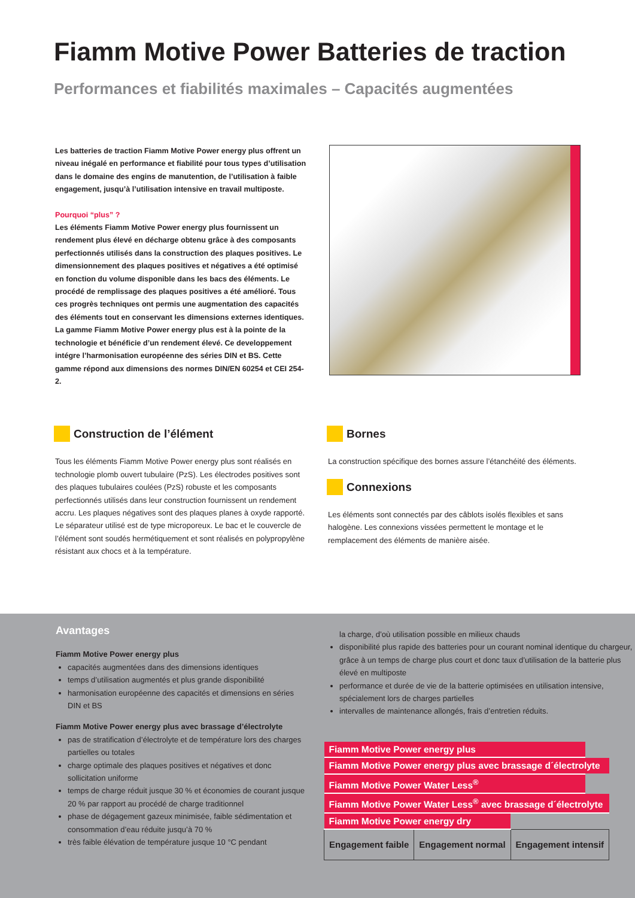Fiamm Motive Power Batteries de traction
Performances et fiabilités maximales – Capacités augmentées
Les batteries de traction Fiamm Motive Power energy plus offrent un niveau inégalé en performance et fiabilité pour tous types d’utilisation dans le domaine des engins de manutention, de l’utilisation à faible engagement, jusqu’à l’utilisation intensive en travail multiposte.
Pourquoi “plus” ?
Les éléments Fiamm Motive Power energy plus fournissent un rendement plus élevé en décharge obtenu grâce à des composants perfectionnés utilisés dans la construction des plaques positives. Le dimensionnement des plaques positives et négatives a été optimisé en fonction du volume disponible dans les bacs des éléments. Le procédé de remplissage des plaques positives a été amélioré. Tous ces progrès techniques ont permis une augmentation des capacités des éléments tout en conservant les dimensions externes identiques. La gamme Fiamm Motive Power energy plus est à la pointe de la technologie et bénéficie d’un rendement élevé. Ce developpement intégre l’harmonisation européenne des séries DIN et BS. Cette gamme répond aux dimensions des normes DIN/EN 60254 et CEI 254-2.
Construction de l’élément
Tous les éléments Fiamm Motive Power energy plus sont réalisés en technologie plomb ouvert tubulaire (PzS). Les électrodes positives sont des plaques tubulaires coulées (PzS) robuste et les composants perfectionnés utilisés dans leur construction fournissent un rendement accru. Les plaques négatives sont des plaques planes à oxyde rapporté. Le séparateur utilisé est de type microporeux. Le bac et le couvercle de l’élément sont soudés hermétiquement et sont réalisés en polypropylène résistant aux chocs et à la température.
Bornes
La construction spécifique des bornes assure l’étanchéité des éléments.
Connexions
Les éléments sont connectés par des câblots isolés flexibles et sans halogène. Les connexions vissées permettent le montage et le remplacement des éléments de manière aisée.
Avantages
Fiamm Motive Power energy plus
capacités augmentées dans des dimensions identiques
temps d’utilisation augmentés et plus grande disponibilité
harmonisation européenne des capacités et dimensions en séries DIN et BS
Fiamm Motive Power energy plus avec brassage d’électrolyte
pas de stratification d’électrolyte et de température lors des charges partielles ou totales
charge optimale des plaques positives et négatives et donc sollicitation uniforme
temps de charge réduit jusque 30 % et économies de courant jusque 20 % par rapport au procédé de charge traditionnel
phase de dégagement gazeux minimisée, faible sédimentation et consommation d’eau réduite jusqu’à 70 %
très faible élévation de température jusque 10 °C pendant
la charge, d’où utilisation possible en milieux chauds
disponibilité plus rapide des batteries pour un courant nominal identique du chargeur, grâce à un temps de charge plus court et donc taux d’utilisation de la batterie plus élevé en multiposte
performance et durée de vie de la batterie optimisées en utilisation intensive, spécialement lors de charges partielles
intervalles de maintenance allongés, frais d’entretien réduits.
| Fiamm Motive Power energy plus | | |
| Fiamm Motive Power energy plus avec brassage d´électrolyte | | |
| Fiamm Motive Power Water Less<sup>®</sup> | | |
| Fiamm Motive Power Water Less<sup>®</sup> avec brassage d´électrolyte | | |
| Fiamm Motive Power energy dry | | |
| Engagement faible | Engagement normal | Engagement intensif |